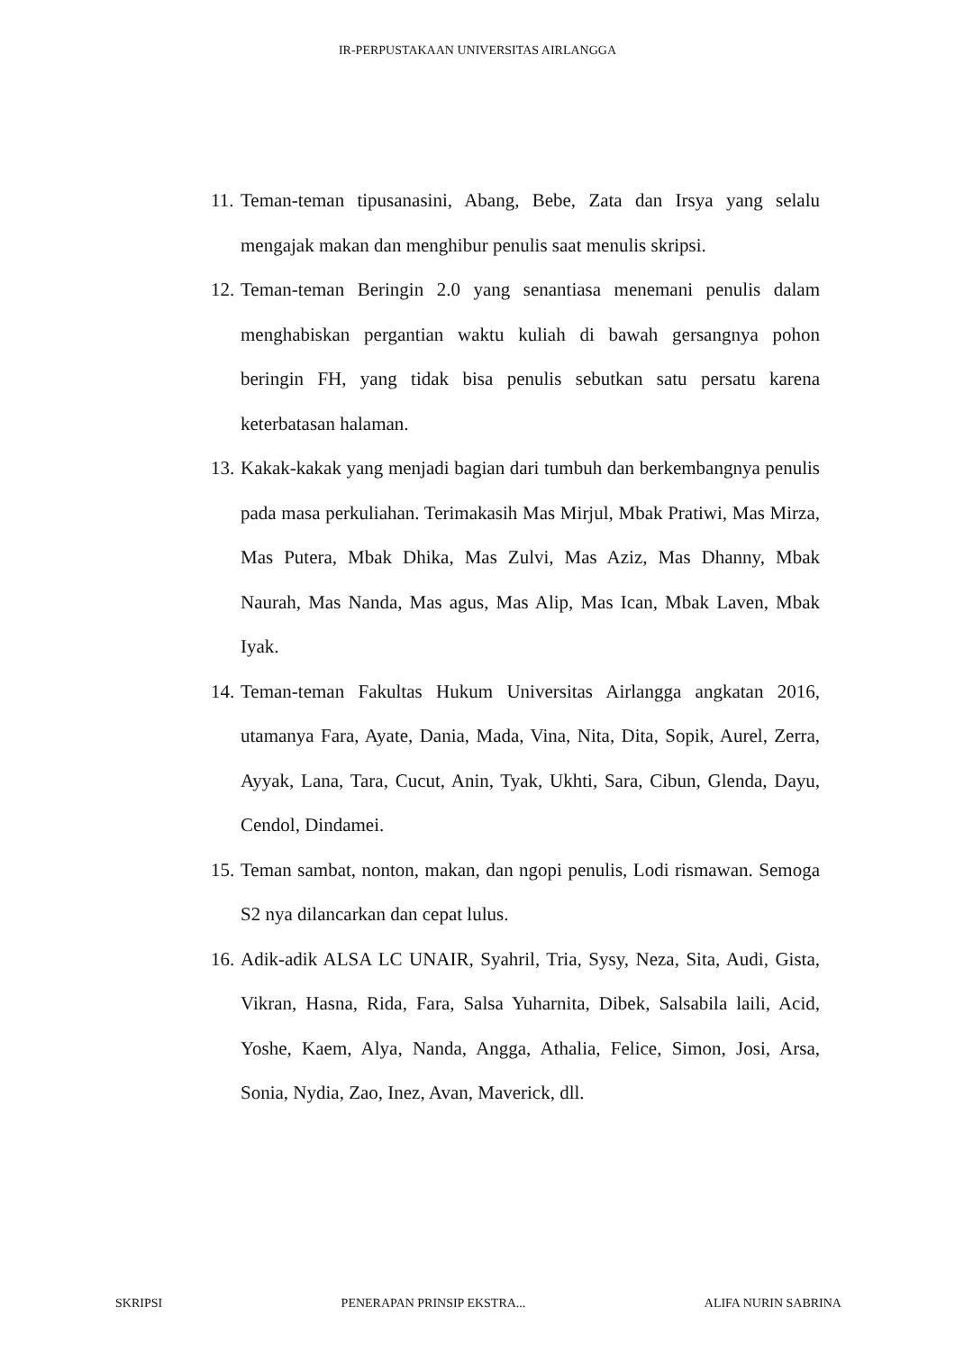IR-PERPUSTAKAAN UNIVERSITAS AIRLANGGA
11. Teman-teman tipusanasini, Abang, Bebe, Zata dan Irsya yang selalu mengajak makan dan menghibur penulis saat menulis skripsi.
12. Teman-teman Beringin 2.0 yang senantiasa menemani penulis dalam menghabiskan pergantian waktu kuliah di bawah gersangnya pohon beringin FH, yang tidak bisa penulis sebutkan satu persatu karena keterbatasan halaman.
13. Kakak-kakak yang menjadi bagian dari tumbuh dan berkembangnya penulis pada masa perkuliahan. Terimakasih Mas Mirjul, Mbak Pratiwi, Mas Mirza, Mas Putera, Mbak Dhika, Mas Zulvi, Mas Aziz, Mas Dhanny, Mbak Naurah, Mas Nanda, Mas agus, Mas Alip, Mas Ican, Mbak Laven, Mbak Iyak.
14. Teman-teman Fakultas Hukum Universitas Airlangga angkatan 2016, utamanya Fara, Ayate, Dania, Mada, Vina, Nita, Dita, Sopik, Aurel, Zerra, Ayyak, Lana, Tara, Cucut, Anin, Tyak, Ukhti, Sara, Cibun, Glenda, Dayu, Cendol, Dindamei.
15. Teman sambat, nonton, makan, dan ngopi penulis, Lodi rismawan. Semoga S2 nya dilancarkan dan cepat lulus.
16. Adik-adik ALSA LC UNAIR, Syahril, Tria, Sysy, Neza, Sita, Audi, Gista, Vikran, Hasna, Rida, Fara, Salsa Yuharnita, Dibek, Salsabila laili, Acid, Yoshe, Kaem, Alya, Nanda, Angga, Athalia, Felice, Simon, Josi, Arsa, Sonia, Nydia, Zao, Inez, Avan, Maverick, dll.
SKRIPSI PENERAPAN PRINSIP EKSTRA... ALIFA NURIN SABRINA